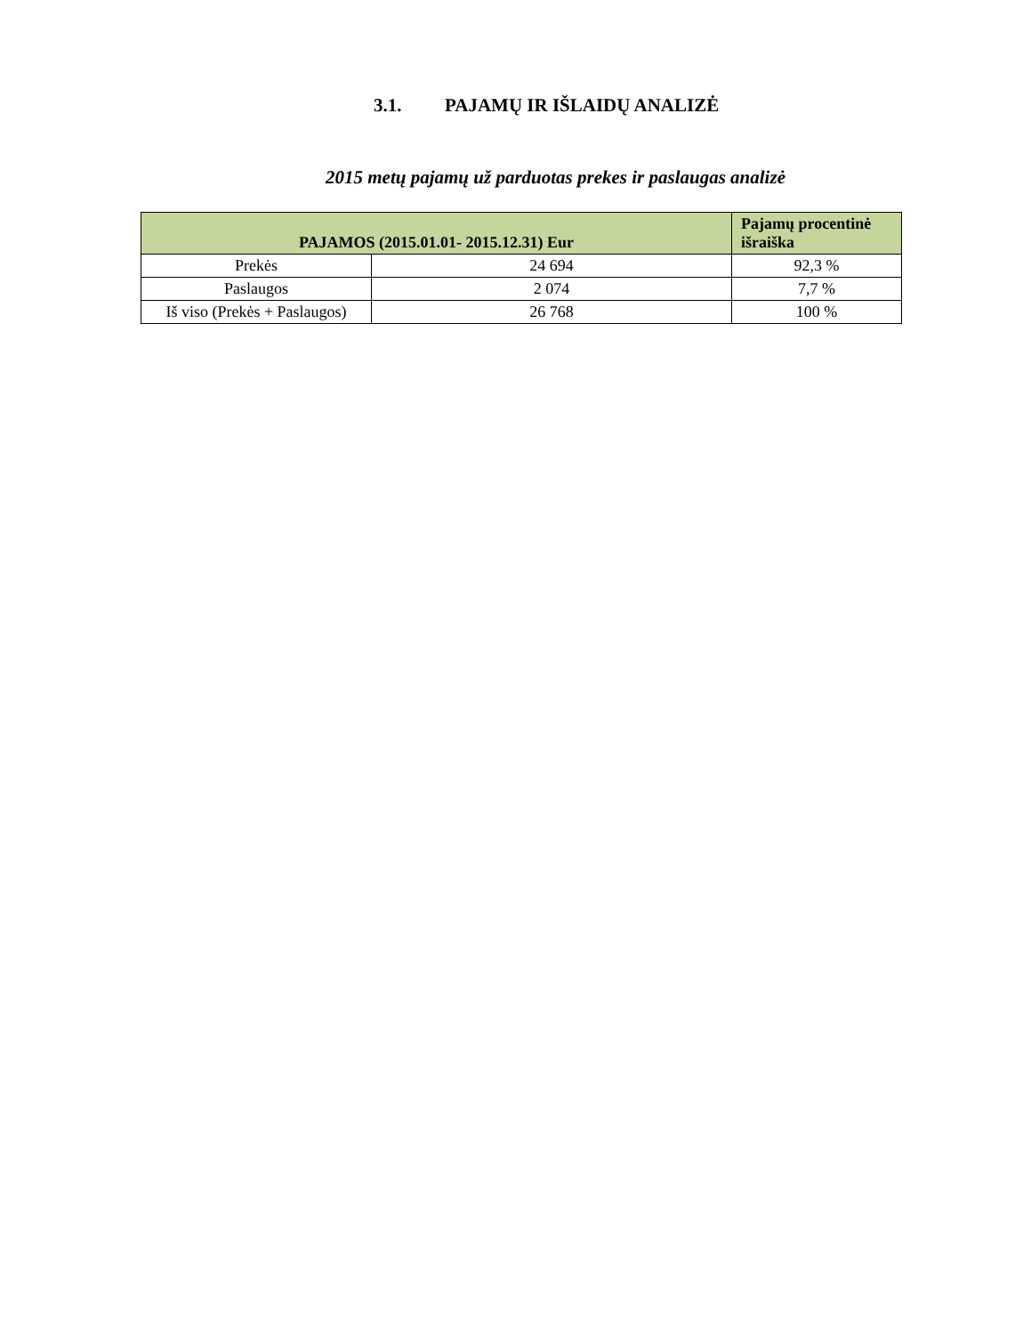3.1. PAJAMŲ IR IŠLAIDŲ ANALIZĖ
2015 metų pajamų už parduotas prekes ir paslaugas analizė
| PAJAMOS (2015.01.01- 2015.12.31) Eur | | Pajamų procentinė išraiška |
| --- | --- | --- |
| Prekės | 24 694 | 92,3 % |
| Paslaugos | 2 074 | 7,7 % |
| Iš viso (Prekės + Paslaugos) | 26 768 | 100 % |